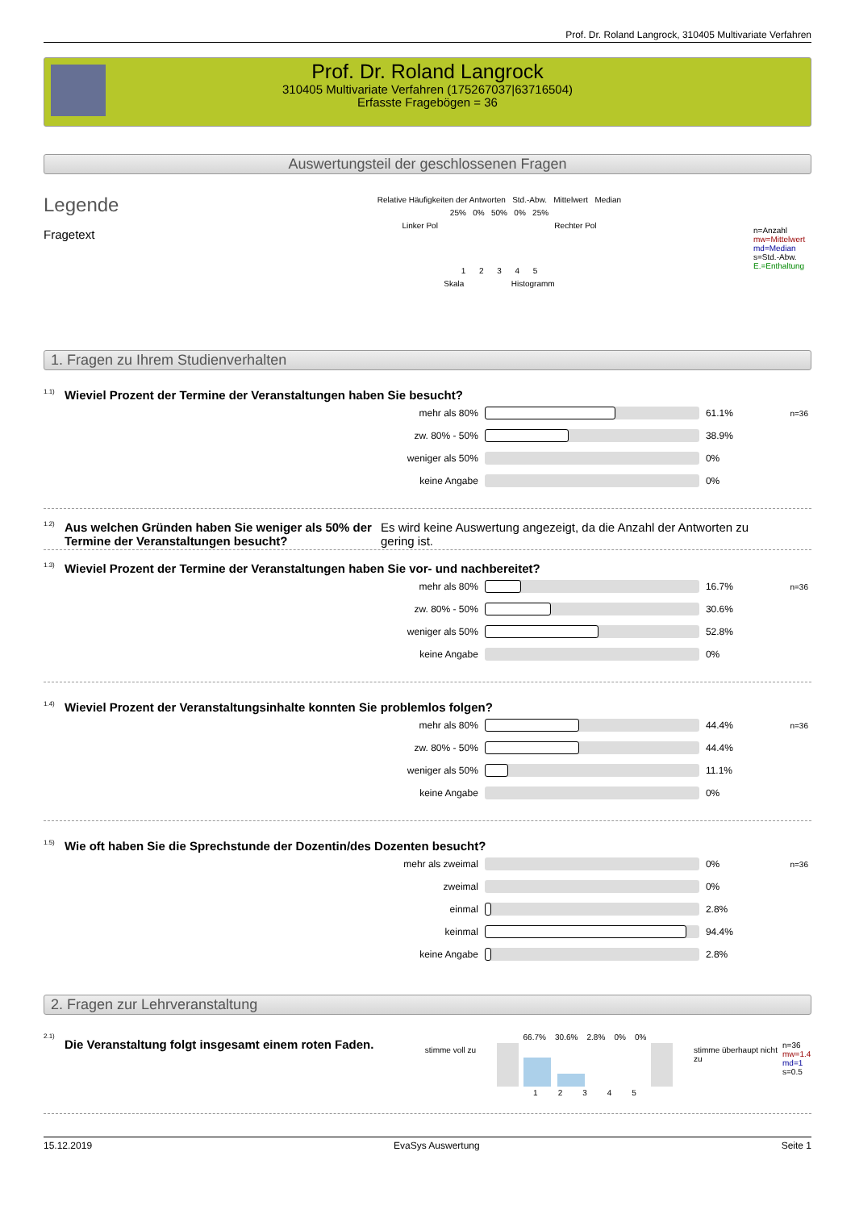Prof. Dr. Roland Langrock, 310405 Multivariate Verfahren
Prof. Dr. Roland Langrock
310405 Multivariate Verfahren (175267037|63716504)
Erfasste Fragebögen = 36
Auswertungsteil der geschlossenen Fragen
Legende
Fragetext
Relative Häufigkeiten der Antworten Std.-Abw. Mittelwert Median
25% 0% 50% 0% 25%
Linker Pol Rechter Pol
1 2 3 4 5
Skala Histogramm
n=Anzahl
mw=Mittelwert
md=Median
s=Std.-Abw.
E.=Enthaltung
1. Fragen zu Ihrem Studienverhalten
<sup>1.1)</sup>Wieviel Prozent der Termine der Veranstaltungen haben Sie besucht?
| mehr als 80% | | 61.1% | n=36 |
| zw. 80% - 50% | | 38.9% | |
| weniger als 50% | | 0% | |
| keine Angabe | | 0% | |
<sup>1.2)</sup> Aus welchen Gründen haben Sie weniger als 50% der Termine der Veranstaltungen besucht? Es wird keine Auswertung angezeigt, da die Anzahl der Antworten zu gering ist.
<sup>1.3)</sup>Wieviel Prozent der Termine der Veranstaltungen haben Sie vor- und nachbereitet?
| mehr als 80% | | 16.7% | n=36 |
| zw. 80% - 50% | | 30.6% | |
| weniger als 50% | | 52.8% | |
| keine Angabe | | 0% | |
<sup>1.4)</sup>Wieviel Prozent der Veranstaltungsinhalte konnten Sie problemlos folgen?
| mehr als 80% | | 44.4% | n=36 |
| zw. 80% - 50% | | 44.4% | |
| weniger als 50% | | 11.1% | |
| keine Angabe | | 0% | |
<sup>1.5)</sup>Wie oft haben Sie die Sprechstunde der Dozentin/des Dozenten besucht?
| mehr als zweimal | | 0% | n=36 |
| zweimal | | 0% | |
| einmal | | 2.8% | |
| keinmal | | 94.4% | |
| keine Angabe | | 2.8% | |
2. Fragen zur Lehrveranstaltung
<sup>2.1)</sup> Die Veranstaltung folgt insgesamt einem roten Faden.
stimme voll zu
66.7% 30.6% 2.8% 0% 0%
1 2 3 4 5
stimme überhaupt nicht zu
n=36
mw=1.4
md=1
s=0.5
15.12.2019 EvaSys Auswertung Seite 1